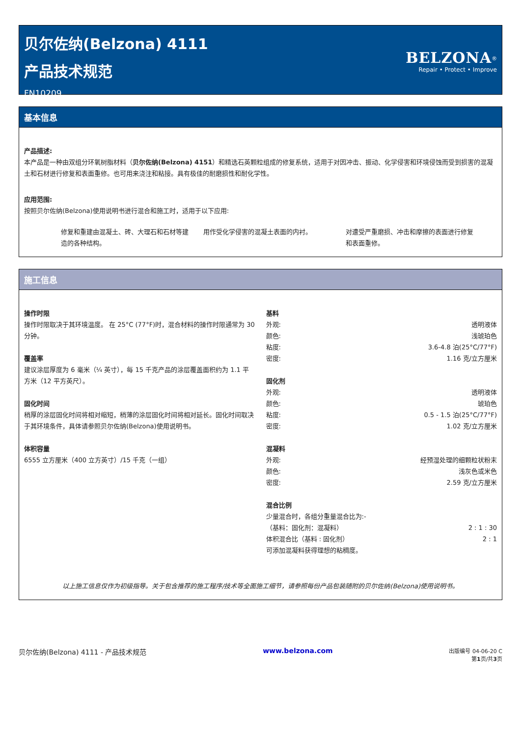贝尔佐纳(Belzona) 4111
产品技术规范
FN10209
BELZONA<sup>®</sup>
Repair • Protect • Improve
基本信息
产品描述:
本产品是一种由双组分环氧树脂材料（贝尔佐纳(Belzona) 4151）和精选石英颗粒组成的修复系统，适用于对因冲击、振动、化学侵害和环境侵蚀而受到损害的混凝土和石材进行修复和表面重修。也可用来浇注和粘接。具有极佳的耐磨损性和耐化学性。
应用范围:
按照贝尔佐纳(Belzona)使用说明书进行混合和施工时，适用于以下应用:
修复和重建由混凝土、砖、大理石和石材等建造的各种结构。
用作受化学侵害的混凝土表面的内衬。 对遭受严重磨损、冲击和摩擦的表面进行修复和表面重修。
施工信息
操作时限
操作时限取决于其环境温度。 在 25°C (77°F)时，混合材料的操作时限通常为 30 分钟。
覆盖率
建议涂层厚度为 6 毫米（¼ 英寸），每 15 千克产品的涂层覆盖面积约为 1.1 平方米（12 平方英尺）。
固化时间
稍厚的涂层固化时间将相对缩短，稍薄的涂层固化时间将相对延长。固化时间取决于其环境条件，具体请参照贝尔佐纳(Belzona)使用说明书。
体积容量
6555 立方厘米（400 立方英寸）/15 千克（一组）
基料
| 外观: | 透明液体 |
| 颜色: | 浅琥珀色 |
| 粘度: | 3.6-4.8 泊(25°C/77°F) |
| 密度: | 1.16 克/立方厘米 |
固化剂
| 外观: | 透明液体 |
| 颜色: | 琥珀色 |
| 粘度: | 0.5 - 1.5 泊(25°C/77°F) |
| 密度: | 1.02 克/立方厘米 |
混凝料
| 外观: | 经预湿处理的细颗粒状粉末 |
| 颜色: | 浅灰色或米色 |
| 密度: | 2.59 克/立方厘米 |
混合比例
| 少量混合时，各组分重量混合比为:- | |
| （基料：固化剂：混凝料） | 2 : 1 : 30 |
| 体积混合比（基料 : 固化剂） | 2 : 1 |
| 可添加混凝料获得理想的粘稠度。 | |
以上施工信息仅作为初级指导。关于包含推荐的施工程序/技术等全面施工细节，请参照每份产品包装随附的贝尔佐纳(Belzona)使用说明书。
贝尔佐纳(Belzona) 4111 - 产品技术规范
www.belzona.com
出版编号 04-06-20 C
第1页/共3页